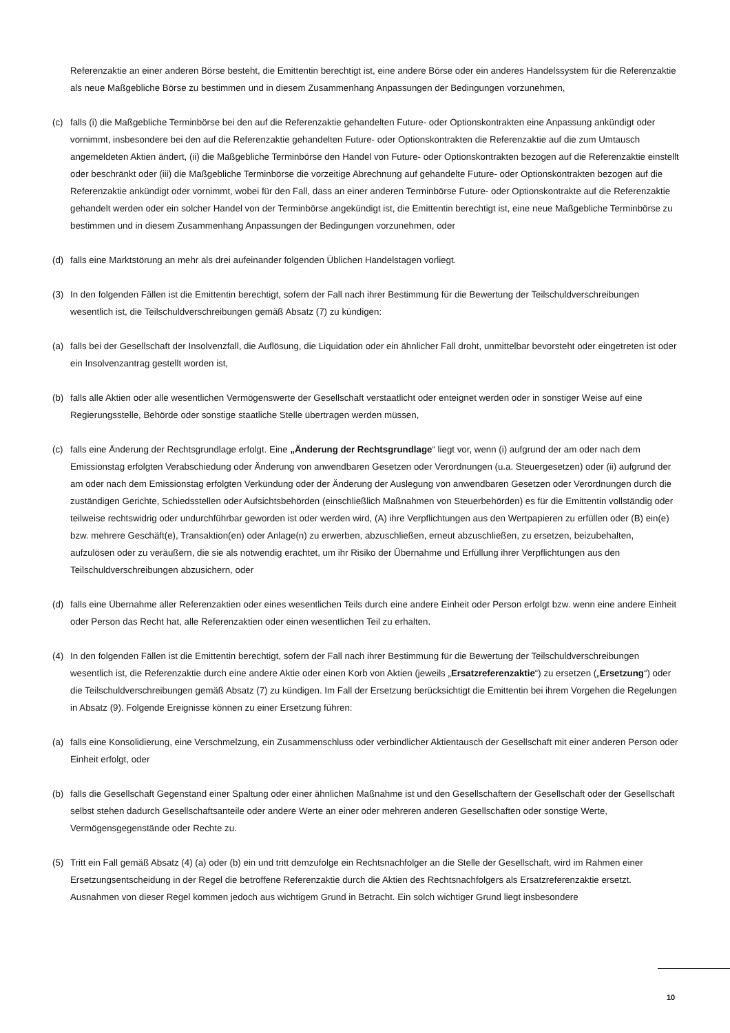Referenzaktie an einer anderen Börse besteht, die Emittentin berechtigt ist, eine andere Börse oder ein anderes Handelssystem für die Referenzaktie als neue Maßgebliche Börse zu bestimmen und in diesem Zusammenhang Anpassungen der Bedingungen vorzunehmen,
(c) falls (i) die Maßgebliche Terminbörse bei den auf die Referenzaktie gehandelten Future- oder Optionskontrakten eine Anpassung ankündigt oder vornimmt, insbesondere bei den auf die Referenzaktie gehandelten Future- oder Optionskontrakten die Referenzaktie auf die zum Umtausch angemeldeten Aktien ändert, (ii) die Maßgebliche Terminbörse den Handel von Future- oder Optionskontrakten bezogen auf die Referenzaktie einstellt oder beschränkt oder (iii) die Maßgebliche Terminbörse die vorzeitige Abrechnung auf gehandelte Future- oder Optionskontrakten bezogen auf die Referenzaktie ankündigt oder vornimmt, wobei für den Fall, dass an einer anderen Terminbörse Future- oder Optionskontrakte auf die Referenzaktie gehandelt werden oder ein solcher Handel von der Terminbörse angekündigt ist, die Emittentin berechtigt ist, eine neue Maßgebliche Terminbörse zu bestimmen und in diesem Zusammenhang Anpassungen der Bedingungen vorzunehmen, oder
(d) falls eine Marktstörung an mehr als drei aufeinander folgenden Üblichen Handelstagen vorliegt.
(3) In den folgenden Fällen ist die Emittentin berechtigt, sofern der Fall nach ihrer Bestimmung für die Bewertung der Teilschuldverschreibungen wesentlich ist, die Teilschuldverschreibungen gemäß Absatz (7) zu kündigen:
(a) falls bei der Gesellschaft der Insolvenzfall, die Auflösung, die Liquidation oder ein ähnlicher Fall droht, unmittelbar bevorsteht oder eingetreten ist oder ein Insolvenzantrag gestellt worden ist,
(b) falls alle Aktien oder alle wesentlichen Vermögenswerte der Gesellschaft verstaatlicht oder enteignet werden oder in sonstiger Weise auf eine Regierungsstelle, Behörde oder sonstige staatliche Stelle übertragen werden müssen,
(c) falls eine Änderung der Rechtsgrundlage erfolgt. Eine „Änderung der Rechtsgrundlage“ liegt vor, wenn (i) aufgrund der am oder nach dem Emissionstag erfolgten Verabschiedung oder Änderung von anwendbaren Gesetzen oder Verordnungen (u.a. Steuergesetzen) oder (ii) aufgrund der am oder nach dem Emissionstag erfolgten Verkündung oder der Änderung der Auslegung von anwendbaren Gesetzen oder Verordnungen durch die zuständigen Gerichte, Schiedsstellen oder Aufsichtsbehörden (einschließlich Maßnahmen von Steuerbehörden) es für die Emittentin vollständig oder teilweise rechtswidrig oder undurchführbar geworden ist oder werden wird, (A) ihre Verpflichtungen aus den Wertpapieren zu erfüllen oder (B) ein(e) bzw. mehrere Geschäft(e), Transaktion(en) oder Anlage(n) zu erwerben, abzuschließen, erneut abzuschließen, zu ersetzen, beizubehalten, aufzulösen oder zu veräußern, die sie als notwendig erachtet, um ihr Risiko der Übernahme und Erfüllung ihrer Verpflichtungen aus den Teilschuldverschreibungen abzusichern, oder
(d) falls eine Übernahme aller Referenzaktien oder eines wesentlichen Teils durch eine andere Einheit oder Person erfolgt bzw. wenn eine andere Einheit oder Person das Recht hat, alle Referenzaktien oder einen wesentlichen Teil zu erhalten.
(4) In den folgenden Fällen ist die Emittentin berechtigt, sofern der Fall nach ihrer Bestimmung für die Bewertung der Teilschuldverschreibungen wesentlich ist, die Referenzaktie durch eine andere Aktie oder einen Korb von Aktien (jeweils „Ersatzreferenzaktie“) zu ersetzen („Ersetzung“) oder die Teilschuldverschreibungen gemäß Absatz (7) zu kündigen. Im Fall der Ersetzung berücksichtigt die Emittentin bei ihrem Vorgehen die Regelungen in Absatz (9). Folgende Ereignisse können zu einer Ersetzung führen:
(a) falls eine Konsolidierung, eine Verschmelzung, ein Zusammenschluss oder verbindlicher Aktientausch der Gesellschaft mit einer anderen Person oder Einheit erfolgt, oder
(b) falls die Gesellschaft Gegenstand einer Spaltung oder einer ähnlichen Maßnahme ist und den Gesellschaftern der Gesellschaft oder der Gesellschaft selbst stehen dadurch Gesellschaftsanteile oder andere Werte an einer oder mehreren anderen Gesellschaften oder sonstige Werte, Vermögensgegenstände oder Rechte zu.
(5) Tritt ein Fall gemäß Absatz (4) (a) oder (b) ein und tritt demzufolge ein Rechtsnachfolger an die Stelle der Gesellschaft, wird im Rahmen einer Ersetzungsentscheidung in der Regel die betroffene Referenzaktie durch die Aktien des Rechtsnachfolgers als Ersatzreferenzaktie ersetzt. Ausnahmen von dieser Regel kommen jedoch aus wichtigem Grund in Betracht. Ein solch wichtiger Grund liegt insbesondere
10